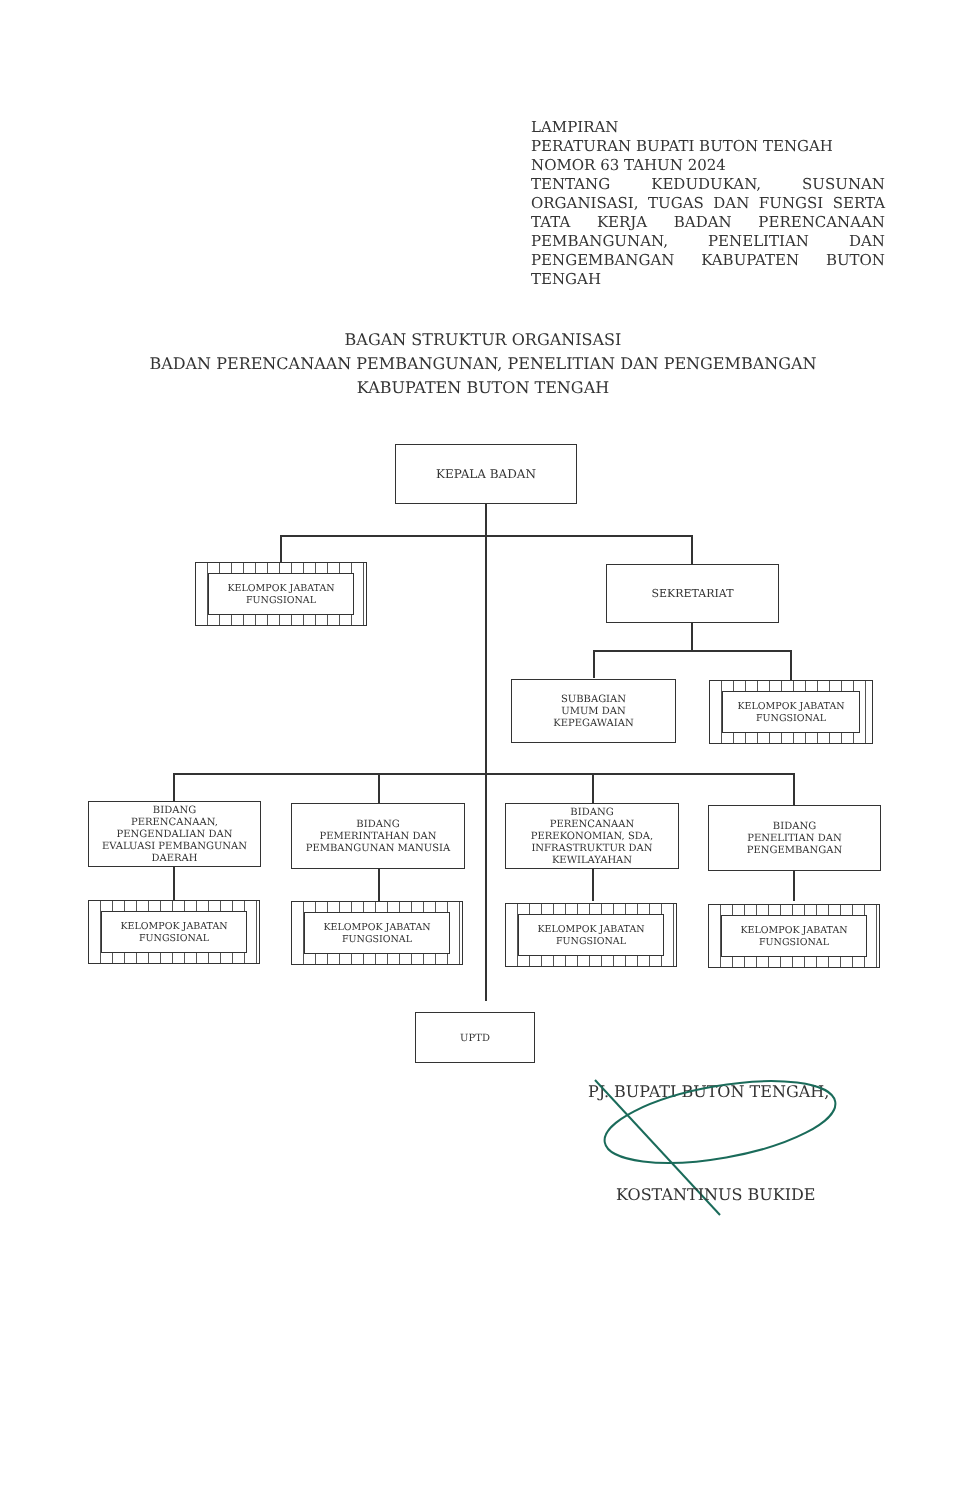LAMPIRAN
PERATURAN BUPATI BUTON TENGAH
NOMOR 63 TAHUN 2024
TENTANG KEDUDUKAN, SUSUNAN ORGANISASI, TUGAS DAN FUNGSI SERTA TATA KERJA BADAN PERENCANAAN PEMBANGUNAN, PENELITIAN DAN PENGEMBANGAN KABUPATEN BUTON TENGAH
BAGAN STRUKTUR ORGANISASI
BADAN PERENCANAAN PEMBANGUNAN, PENELITIAN DAN PENGEMBANGAN
KABUPATEN BUTON TENGAH
KEPALA BADAN
KELOMPOK JABATAN FUNGSIONAL
SEKRETARIAT
SUBBAGIAN
UMUM DAN
KEPEGAWAIAN
KELOMPOK JABATAN FUNGSIONAL
BIDANG
PERENCANAAN,
PENGENDALIAN DAN
EVALUASI PEMBANGUNAN
DAERAH
BIDANG
PEMERINTAHAN DAN
PEMBANGUNAN MANUSIA
BIDANG
PERENCANAAN
PEREKONOMIAN, SDA,
INFRASTRUKTUR DAN
KEWILAYAHAN
BIDANG
PENELITIAN DAN
PENGEMBANGAN
KELOMPOK JABATAN FUNGSIONAL
KELOMPOK JABATAN FUNGSIONAL
KELOMPOK JABATAN FUNGSIONAL
KELOMPOK JABATAN FUNGSIONAL
UPTD
PJ. BUPATI BUTON TENGAH,
KOSTANTINUS BUKIDE